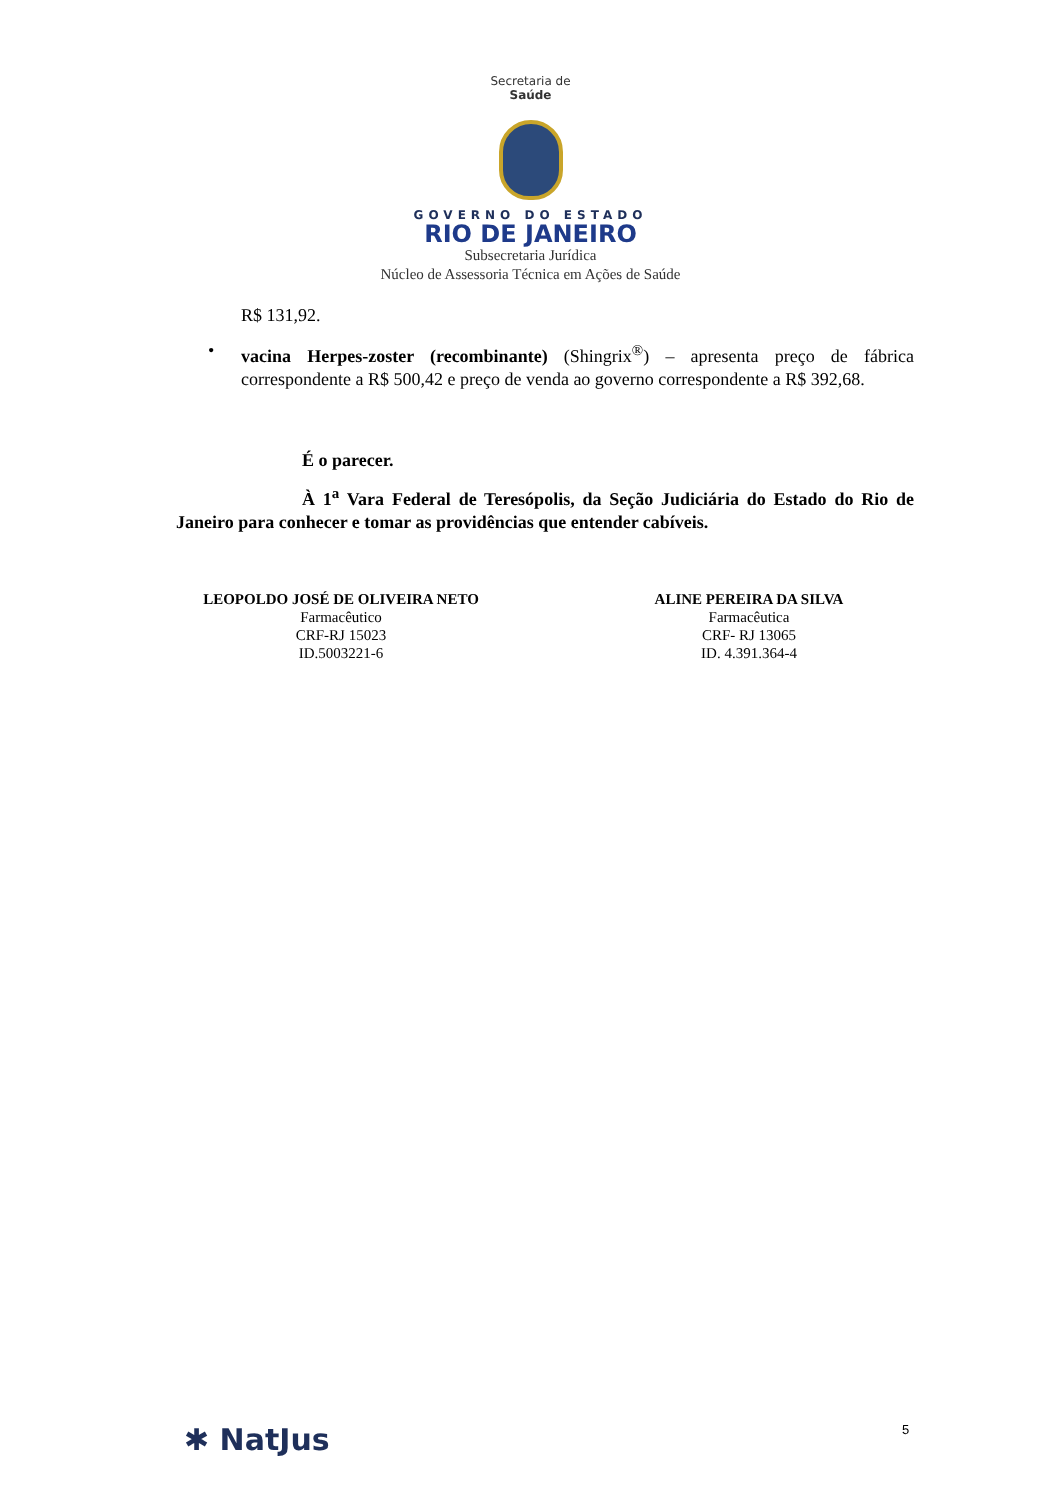Secretaria de
Saúde
GOVERNO DO ESTADO
RIO DE JANEIRO
Subsecretaria Jurídica
Núcleo de Assessoria Técnica em Ações de Saúde
R$ 131,92.
• vacina Herpes-zoster (recombinante) (Shingrix<sup>®</sup>) – apresenta preço de fábrica correspondente a R$ 500,42 e preço de venda ao governo correspondente a R$ 392,68.
É o parecer.
À 1<sup>a</sup> Vara Federal de Teresópolis, da Seção Judiciária do Estado do Rio de Janeiro para conhecer e tomar as providências que entender cabíveis.
LEOPOLDO JOSÉ DE OLIVEIRA NETO
Farmacêutico
CRF-RJ 15023
ID.5003221-6
ALINE PEREIRA DA SILVA
Farmacêutica
CRF- RJ 13065
ID. 4.391.364-4
✱ NatJus 5